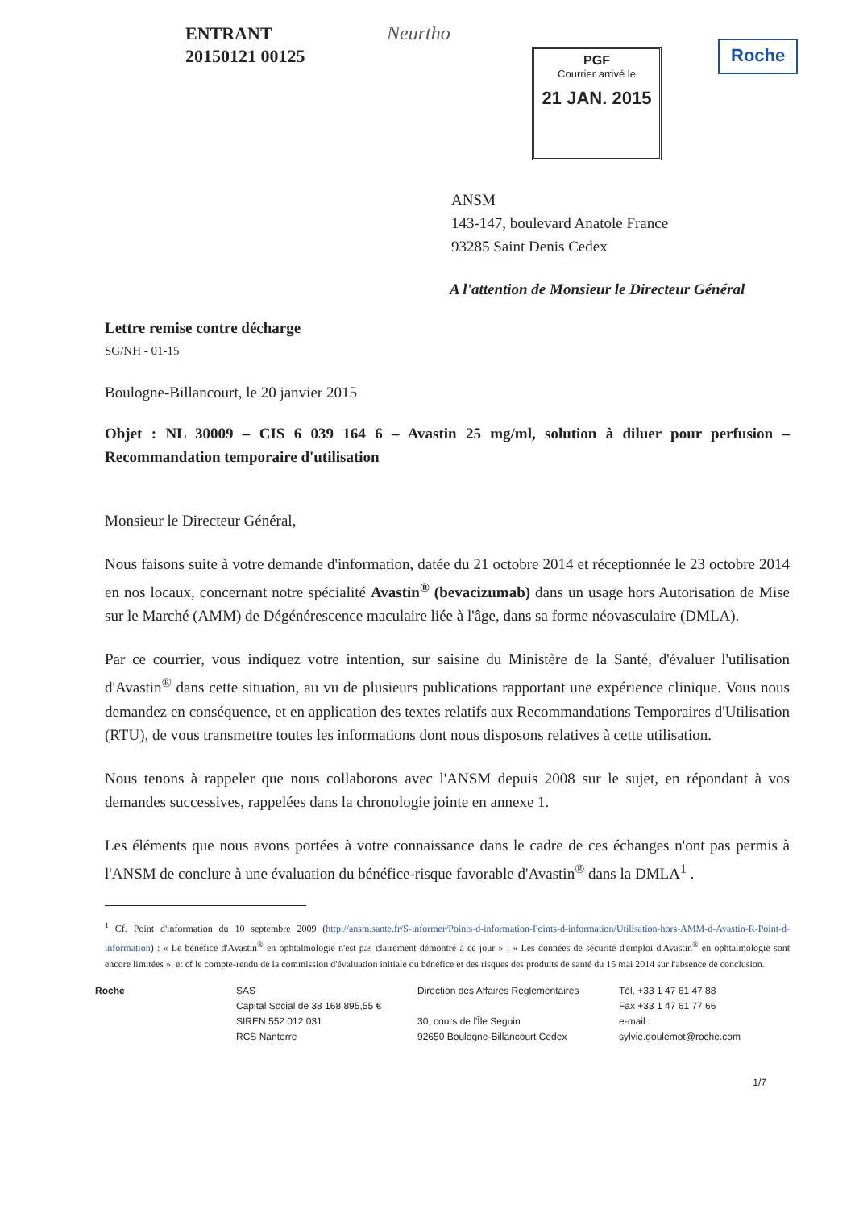ENTRANT
20150121 00125
Neurtho
PGF
Courrier arrivé le
21 JAN. 2015
Roche
ANSM
143-147, boulevard Anatole France
93285 Saint Denis Cedex
A l'attention de Monsieur le Directeur Général
Lettre remise contre décharge
SG/NH - 01-15
Boulogne-Billancourt, le 20 janvier 2015
Objet : NL 30009 – CIS 6 039 164 6 – Avastin 25 mg/ml, solution à diluer pour perfusion – Recommandation temporaire d'utilisation
Monsieur le Directeur Général,
Nous faisons suite à votre demande d'information, datée du 21 octobre 2014 et réceptionnée le 23 octobre 2014 en nos locaux, concernant notre spécialité Avastin<sup>®</sup> (bevacizumab) dans un usage hors Autorisation de Mise sur le Marché (AMM) de Dégénérescence maculaire liée à l'âge, dans sa forme néovasculaire (DMLA).
Par ce courrier, vous indiquez votre intention, sur saisine du Ministère de la Santé, d'évaluer l'utilisation d'Avastin<sup>®</sup> dans cette situation, au vu de plusieurs publications rapportant une expérience clinique. Vous nous demandez en conséquence, et en application des textes relatifs aux Recommandations Temporaires d'Utilisation (RTU), de vous transmettre toutes les informations dont nous disposons relatives à cette utilisation.
Nous tenons à rappeler que nous collaborons avec l'ANSM depuis 2008 sur le sujet, en répondant à vos demandes successives, rappelées dans la chronologie jointe en annexe 1.
Les éléments que nous avons portées à votre connaissance dans le cadre de ces échanges n'ont pas permis à l'ANSM de conclure à une évaluation du bénéfice-risque favorable d'Avastin<sup>®</sup> dans la DMLA<sup>1</sup> .
<sup>1</sup> Cf. Point d'information du 10 septembre 2009 (http://ansm.sante.fr/S-informer/Points-d-information-Points-d-information/Utilisation-hors-AMM-d-Avastin-R-Point-d-information) : « Le bénéfice d'Avastin<sup>®</sup> en ophtalmologie n'est pas clairement démontré à ce jour » ; « Les données de sécurité d'emploi d'Avastin<sup>®</sup> en ophtalmologie sont encore limitées », et cf le compte-rendu de la commission d'évaluation initiale du bénéfice et des risques des produits de santé du 15 mai 2014 sur l'absence de conclusion.
Roche SAS
Capital Social de 38 168 895,55 €
SIREN 552 012 031
RCS Nanterre
Direction des Affaires Réglementaires
30, cours de l'Île Seguin
92650 Boulogne-Billancourt Cedex
Tél. +33 1 47 61 47 88
Fax +33 1 47 61 77 66
e-mail :
sylvie.goulemot@roche.com
1/7